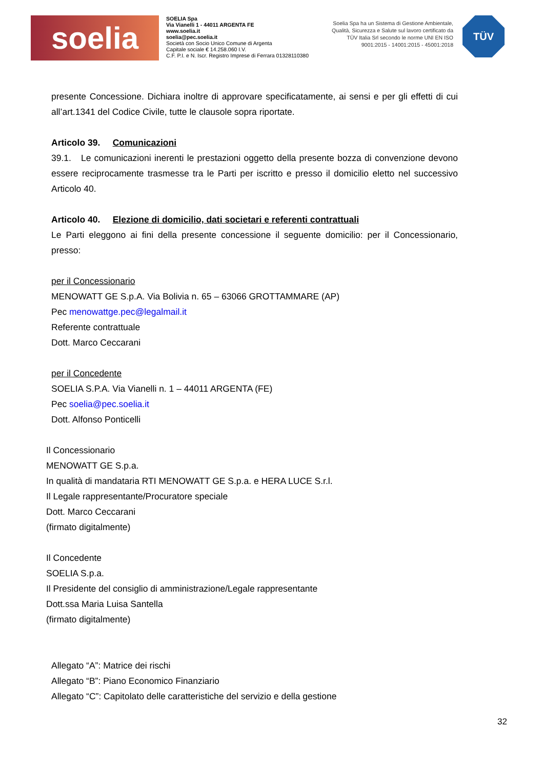soelia
SOELIA Spa
Via Vianelli 1 - 44011 ARGENTA FE
www.soelia.it
soelia@pec.soelia.it
Società con Socio Unico Comune di Argenta
Capitale sociale € 14.258.060 I.V.
C.F. P.I. e N. Iscr. Registro Imprese di Ferrara 01328110380
Soelia Spa ha un Sistema di Gestione Ambientale, Qualità, Sicurezza e Salute sul lavoro certificato da TÜV Italia Srl secondo le norme UNI EN ISO 9001:2015 - 14001:2015 - 45001:2018
TÜV
presente Concessione. Dichiara inoltre di approvare specificatamente, ai sensi e per gli effetti di cui all’art.1341 del Codice Civile, tutte le clausole sopra riportate.
Articolo 39. Comunicazioni
39.1. Le comunicazioni inerenti le prestazioni oggetto della presente bozza di convenzione devono essere reciprocamente trasmesse tra le Parti per iscritto e presso il domicilio eletto nel successivo Articolo 40.
Articolo 40. Elezione di domicilio, dati societari e referenti contrattuali
Le Parti eleggono ai fini della presente concessione il seguente domicilio: per il Concessionario, presso:
per il Concessionario
MENOWATT GE S.p.A. Via Bolivia n. 65 – 63066 GROTTAMMARE (AP)
Pec menowattge.pec@legalmail.it
Referente contrattuale
Dott. Marco Ceccarani
per il Concedente
SOELIA S.P.A. Via Vianelli n. 1 – 44011 ARGENTA (FE)
Pec soelia@pec.soelia.it
Dott. Alfonso Ponticelli
Il Concessionario
MENOWATT GE S.p.a.
In qualità di mandataria RTI MENOWATT GE S.p.a. e HERA LUCE S.r.l.
Il Legale rappresentante/Procuratore speciale
Dott. Marco Ceccarani
(firmato digitalmente)
Il Concedente
SOELIA S.p.a.
Il Presidente del consiglio di amministrazione/Legale rappresentante
Dott.ssa Maria Luisa Santella
(firmato digitalmente)
Allegato “A”: Matrice dei rischi
Allegato “B”: Piano Economico Finanziario
Allegato “C”: Capitolato delle caratteristiche del servizio e della gestione
32